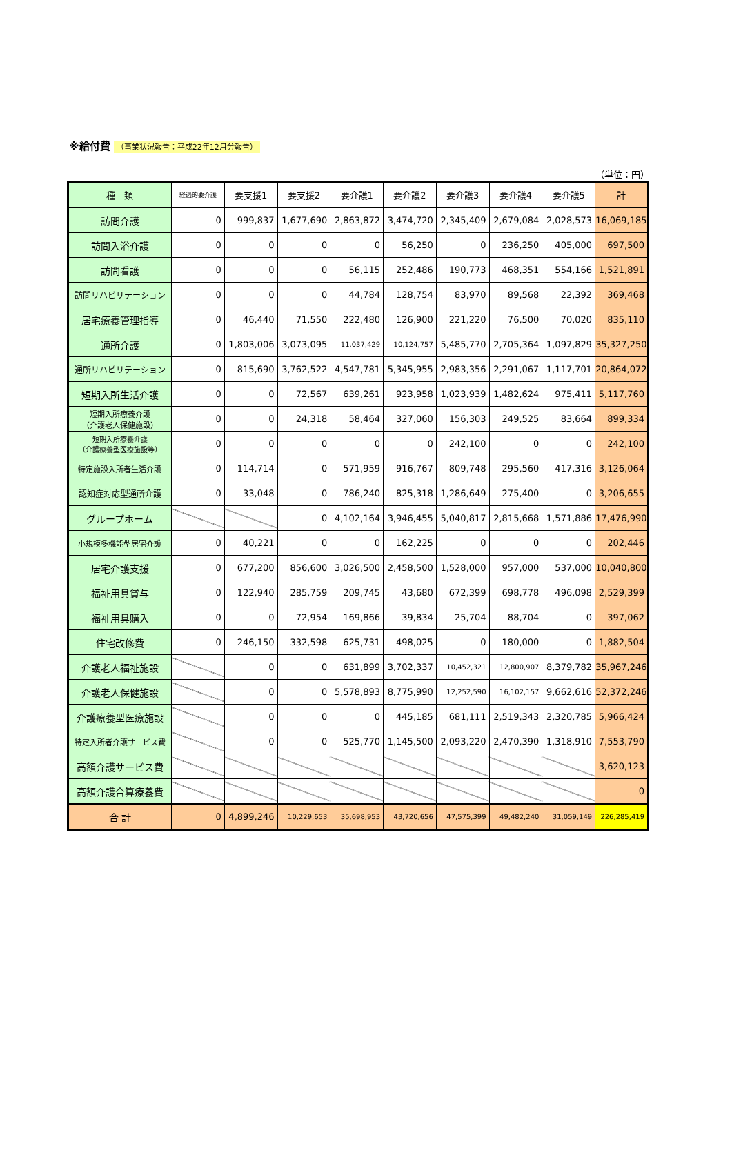※給付費 （事業状況報告：平成22年12月分報告）
（単位：円）
| 種 類 | 経過的要介護 | 要支援1 | 要支援2 | 要介護1 | 要介護2 | 要介護3 | 要介護4 | 要介護5 | 計 |
| --- | --- | --- | --- | --- | --- | --- | --- | --- | --- |
| 訪問介護 | 0 | 999,837 | 1,677,690 | 2,863,872 | 3,474,720 | 2,345,409 | 2,679,084 | 2,028,573 | 16,069,185 |
| 訪問入浴介護 | 0 | 0 | 0 | 0 | 56,250 | 0 | 236,250 | 405,000 | 697,500 |
| 訪問看護 | 0 | 0 | 0 | 56,115 | 252,486 | 190,773 | 468,351 | 554,166 | 1,521,891 |
| 訪問リハビリテーション | 0 | 0 | 0 | 44,784 | 128,754 | 83,970 | 89,568 | 22,392 | 369,468 |
| 居宅療養管理指導 | 0 | 46,440 | 71,550 | 222,480 | 126,900 | 221,220 | 76,500 | 70,020 | 835,110 |
| 通所介護 | 0 | 1,803,006 | 3,073,095 | 11,037,429 | 10,124,757 | 5,485,770 | 2,705,364 | 1,097,829 | 35,327,250 |
| 通所リハビリテーション | 0 | 815,690 | 3,762,522 | 4,547,781 | 5,345,955 | 2,983,356 | 2,291,067 | 1,117,701 | 20,864,072 |
| 短期入所生活介護 | 0 | 0 | 72,567 | 639,261 | 923,958 | 1,023,939 | 1,482,624 | 975,411 | 5,117,760 |
| 短期入所療養介護 （介護老人保健施設） | 0 | 0 | 24,318 | 58,464 | 327,060 | 156,303 | 249,525 | 83,664 | 899,334 |
| 短期入所療養介護 （介護療養型医療施設等） | 0 | 0 | 0 | 0 | 0 | 242,100 | 0 | 0 | 242,100 |
| 特定施設入所者生活介護 | 0 | 114,714 | 0 | 571,959 | 916,767 | 809,748 | 295,560 | 417,316 | 3,126,064 |
| 認知症対応型通所介護 | 0 | 33,048 | 0 | 786,240 | 825,318 | 1,286,649 | 275,400 | 0 | 3,206,655 |
| グループホーム | | | 0 | 4,102,164 | 3,946,455 | 5,040,817 | 2,815,668 | 1,571,886 | 17,476,990 |
| 小規模多機能型居宅介護 | 0 | 40,221 | 0 | 0 | 162,225 | 0 | 0 | 0 | 202,446 |
| 居宅介護支援 | 0 | 677,200 | 856,600 | 3,026,500 | 2,458,500 | 1,528,000 | 957,000 | 537,000 | 10,040,800 |
| 福祉用具貸与 | 0 | 122,940 | 285,759 | 209,745 | 43,680 | 672,399 | 698,778 | 496,098 | 2,529,399 |
| 福祉用具購入 | 0 | 0 | 72,954 | 169,866 | 39,834 | 25,704 | 88,704 | 0 | 397,062 |
| 住宅改修費 | 0 | 246,150 | 332,598 | 625,731 | 498,025 | 0 | 180,000 | 0 | 1,882,504 |
| 介護老人福祉施設 | | 0 | 0 | 631,899 | 3,702,337 | 10,452,321 | 12,800,907 | 8,379,782 | 35,967,246 |
| 介護老人保健施設 | | 0 | 0 | 5,578,893 | 8,775,990 | 12,252,590 | 16,102,157 | 9,662,616 | 52,372,246 |
| 介護療養型医療施設 | | 0 | 0 | 0 | 445,185 | 681,111 | 2,519,343 | 2,320,785 | 5,966,424 |
| 特定入所者介護サービス費 | | 0 | 0 | 525,770 | 1,145,500 | 2,093,220 | 2,470,390 | 1,318,910 | 7,553,790 |
| 高額介護サービス費 | | | | | | | | | 3,620,123 |
| 高額介護合算療養費 | | | | | | | | | 0 |
| 合 計 | 0 | 4,899,246 | 10,229,653 | 35,698,953 | 43,720,656 | 47,575,399 | 49,482,240 | 31,059,149 | 226,285,419 |